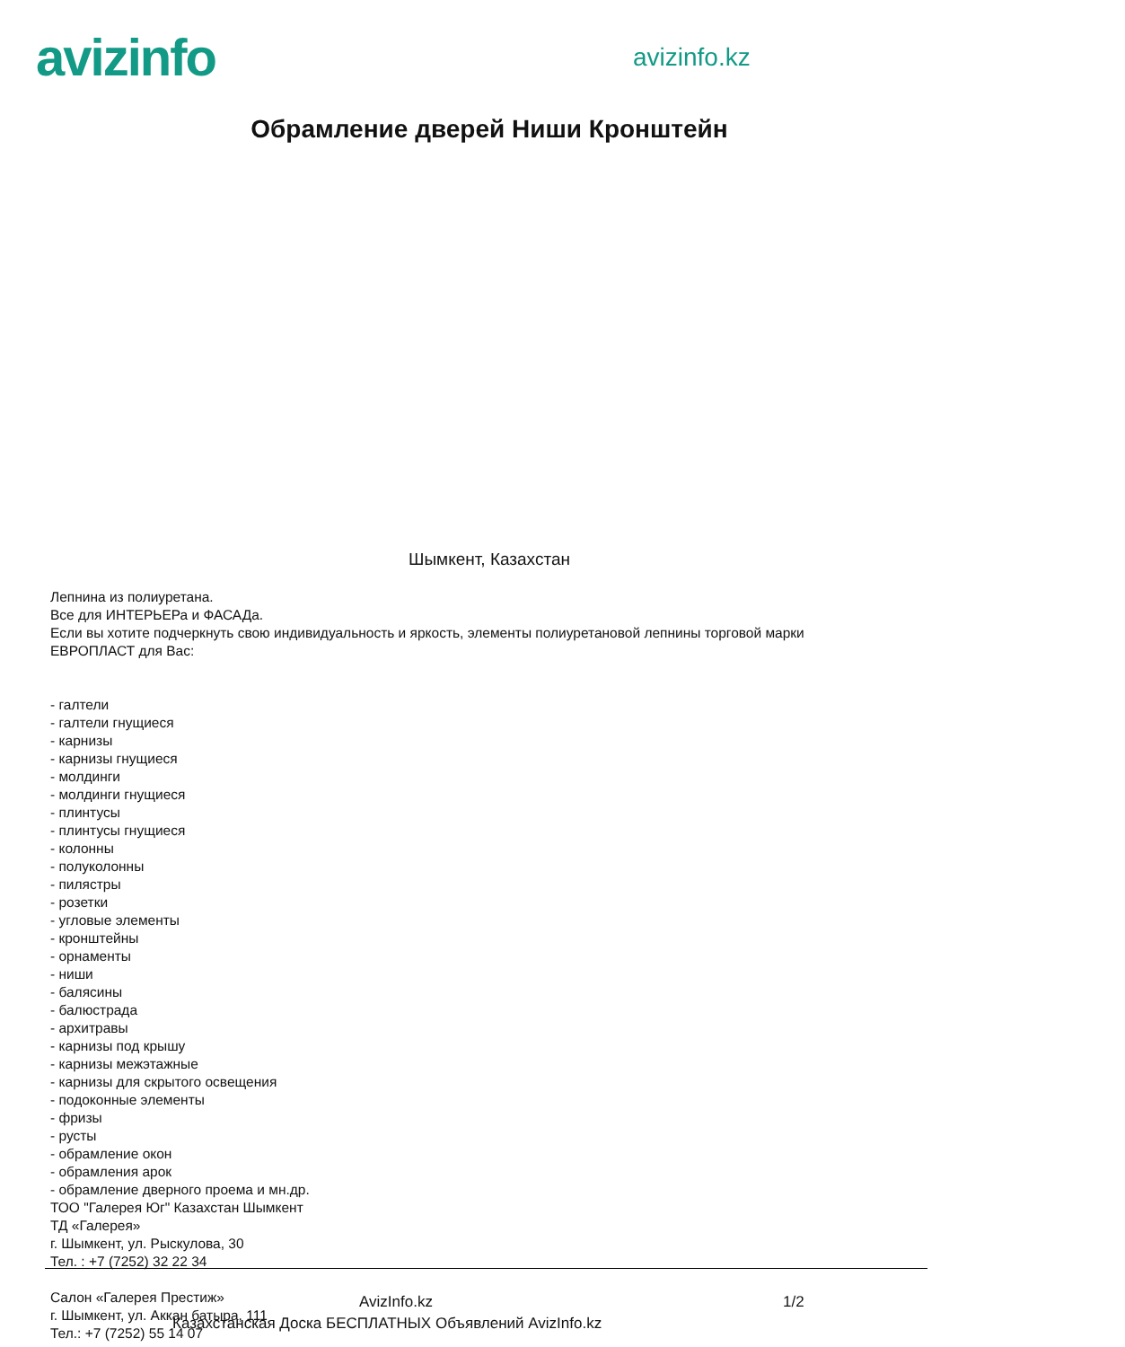avizinfo avizinfo.kz
Обрамление дверей Ниши Кронштейн
Шымкент, Казахстан
Лепнина из полиуретана.
Все для ИНТЕРЬЕРа и ФАСАДа.
Если вы хотите подчеркнуть свою индивидуальность и яркость, элементы полиуретановой лепнины торговой марки
ЕВРОПЛАСТ для Вас:
- галтели
- галтели гнущиеся
- карнизы
- карнизы гнущиеся
- молдинги
- молдинги гнущиеся
- плинтусы
- плинтусы гнущиеся
- колонны
- полуколонны
- пилястры
- розетки
- угловые элементы
- кронштейны
- орнаменты
- ниши
- балясины
- балюстрада
- архитравы
- карнизы под крышу
- карнизы межэтажные
- карнизы для скрытого освещения
- подоконные элементы
- фризы
- русты
- обрамление окон
- обрамления арок
- обрамление дверного проема и мн.др.
ТОО "Галерея Юг" Казахстан Шымкент
ТД «Галерея»
г. Шымкент, ул. Рыскулова, 30
Тел. : +7 (7252) 32 22 34
Салон «Галерея Престиж»
г. Шымкент, ул. Аккан батыра, 111
Тел.: +7 (7252) 55 14 07
AvizInfo.kz 1/2
Казахстанская Доска БЕСПЛАТНЫХ Объявлений AvizInfo.kz